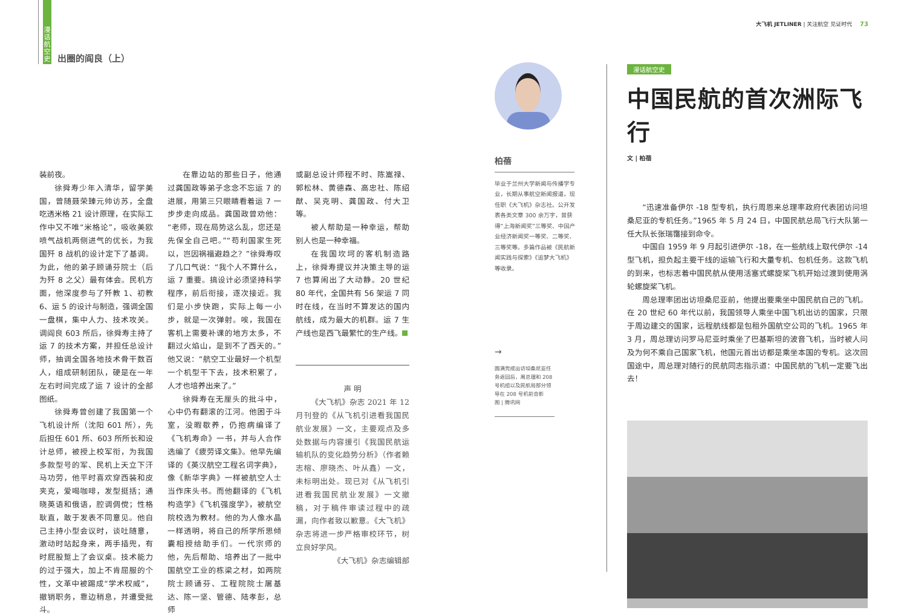漫话航空史
出圈的阎良（上）
装前夜。
徐舜寿少年入清华，留学美国，曾随聂荣臻元帅访苏，全盘吃透米格 21 设计原理，在实际工作中又不唯“米格论”，吸收美欧喷气战机两侧进气的优长，为我国歼 8 战机的设计定下了基调。为此，他的弟子顾诵芬院士（后为歼 8 之父）最有体会。民机方面，他深度参与了歼教 1、初教 6、运 5 的设计与制造，强调全国一盘棋，集中人力、技术攻关。调阎良 603 所后，徐舜寿主持了运 7 的技术方案，并担任总设计师，抽调全国各地技术骨干数百人，组成研制团队，硬是在一年左右时间完成了运 7 设计的全部图纸。
徐舜寿曾创建了我国第一个飞机设计所（沈阳 601 所），先后担任 601 所、603 所所长和设计总师，被授上校军衔，为我国多款型号的军、民机上天立下汗马功劳，他平时喜欢穿西装和皮夹克，爱喝咖啡，发型挺括；通晓英语和俄语，腔调倜傥；性格耿直，敢于发表不同意见。他自己主持小型会议时，谈吐随意，激动时站起身来，两手插兜，有时屁股踅上了会议桌。技术能力的过于强大，加上不肯屈服的个性，文革中被踢成“学术权威”，撤销职务，靠边稍息，并遭受批斗。
在靠边站的那些日子，他通过龚国政等弟子念念不忘运 7 的进展，用第三只眼睛看着运 7 一步步走向成品。龚国政曾劝他：“老师，现在局势这么乱，您还是先保全自己吧。”“苟利国家生死以，岂因祸福避趋之？”徐舜寿叹了几口气说：“我个人不算什么，运 7 重要。搞设计必须坚持科学程序，前后衔接，逐次接近。我们是小步快跑，实际上每一小步，就是一次弹射。唉，我国在客机上需要补课的地方太多，不翻过火焰山，是到不了西天的。”他又说：“航空工业最好一个机型一个机型干下去，技术积累了，人才也培养出来了。”
徐舜寿在无厘头的批斗中，心中仍有翻滚的江河。他困于斗室，没暇歇养，仍抱病编译了《飞机寿命》一书，并与人合作选编了《疲劳译文集》。他早先编译的《英汉航空工程名词字典》，像《新华字典》一样被航空人士当作床头书。而他翻译的《飞机构造学》《飞机强度学》，被航空院校选为教材。他的为人像水晶一样透明，将自己的所学所思倾囊相授给助手们。一代宗师的他，先后帮助、培养出了一批中国航空工业的栋梁之材，如两院院士顾诵芬、工程院院士屠基达、陈一坚、管德、陆孝彭，总师
或副总设计师程不时、陈嵩禄、郭松林、黄德森、高忠社、陈绍猷、吴克明、龚国政、付大卫等。
被人帮助是一种幸运，帮助别人也是一种幸福。
在我国坎坷的客机制造路上，徐舜寿提议并决策主导的运 7 也算闹出了大动静。20 世纪 80 年代，全国共有 56 架运 7 同时在线，在当时不算发达的国内航线，成为最大的机群。运 7 生产线也是西飞最繁忙的生产线。
声 明
《大飞机》杂志 2021 年 12 月刊登的《从飞机引进看我国民航业发展》一文，主要观点及多处数据与内容援引《我国民航运输机队的变化趋势分析》（作者赖志榕、廖晓杰、叶从鑫）一文，未标明出处。现已对《从飞机引进看我国民航业发展》一文撤稿，对于稿件审读过程中的疏漏，向作者致以歉意。《大飞机》杂志将进一步严格审校环节，树立良好学风。
《大飞机》杂志编辑部
柏蓓
毕业于兰州大学新闻与传播学专业，长期从事航空新闻报道，现任职《大飞机》杂志社。公开发表各类文章 300 余万字，曾获得“上海新闻奖”三等奖、中国产业经济新闻奖一等奖、二等奖、三等奖等。多篇作品被《民航新闻实践与探索》《追梦大飞机》等收录。
→
圆满完成出访坦桑尼亚任务返回后，周总理和 208 号机组以及民航局部分领导在 208 号机前合影
图 | 腾讯网
大飞机 JETLINER | 关注航空 见证时代 73
漫话航空史
中国民航的首次洲际飞行
文 | 柏蓓
“迅速准备伊尔 -18 型专机，执行周恩来总理率政府代表团访问坦桑尼亚的专机任务。”1965 年 5 月 24 日，中国民航总局飞行大队第一任大队长张瑞霭接到命令。
中国自 1959 年 9 月起引进伊尔 -18，在一些航线上取代伊尔 -14 型飞机，担负起主要干线的运输飞行和大量专机、包机任务。这款飞机的到来，也标志着中国民航从使用活塞式螺旋桨飞机开始过渡到使用涡轮螺旋桨飞机。
周总理率团出访坦桑尼亚前，他提出要乘坐中国民航自己的飞机。在 20 世纪 60 年代以前，我国领导人乘坐中国飞机出访的国家，只限于周边建交的国家，远程航线都是包租外国航空公司的飞机。1965 年 3 月，周总理访问罗马尼亚时乘坐了巴基斯坦的波音飞机，当时被人问及为何不乘自己国家飞机，他国元首出访都是乘坐本国的专机。这次回国途中，周总理对随行的民航同志指示道：中国民航的飞机一定要飞出去！